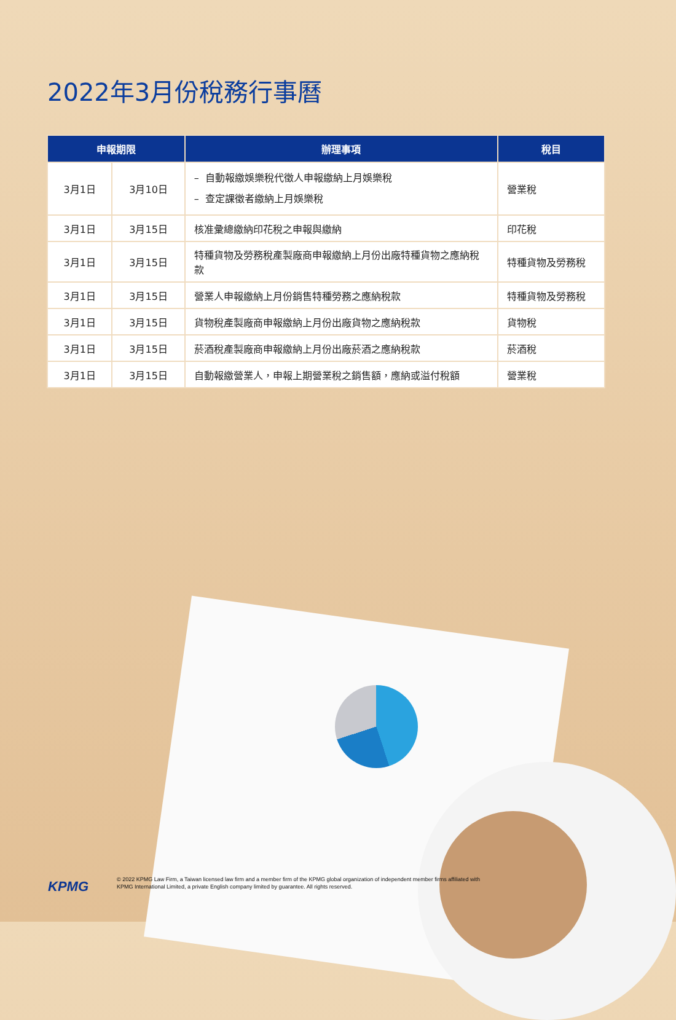2022年3月份稅務行事曆
| 申報期限 | | 辦理事項 | 稅目 |
| --- | --- | --- | --- |
| 3月1日 | 3月10日 | – 自動報繳娛樂稅代徵人申報繳納上月娛樂稅 – 查定課徵者繳納上月娛樂稅 | 營業稅 |
| 3月1日 | 3月15日 | 核准彙總繳納印花稅之申報與繳納 | 印花稅 |
| 3月1日 | 3月15日 | 特種貨物及勞務稅產製廠商申報繳納上月份出廠特種貨物之應納稅款 | 特種貨物及勞務稅 |
| 3月1日 | 3月15日 | 營業人申報繳納上月份銷售特種勞務之應納稅款 | 特種貨物及勞務稅 |
| 3月1日 | 3月15日 | 貨物稅產製廠商申報繳納上月份出廠貨物之應納稅款 | 貨物稅 |
| 3月1日 | 3月15日 | 菸酒稅產製廠商申報繳納上月份出廠菸酒之應納稅款 | 菸酒稅 |
| 3月1日 | 3月15日 | 自動報繳營業人，申報上期營業稅之銷售額，應納或溢付稅額 | 營業稅 |
KPMG
© 2022 KPMG Law Firm, a Taiwan licensed law firm and a member firm of the KPMG global organization of independent member firms affiliated with
KPMG International Limited, a private English company limited by guarantee. All rights reserved.